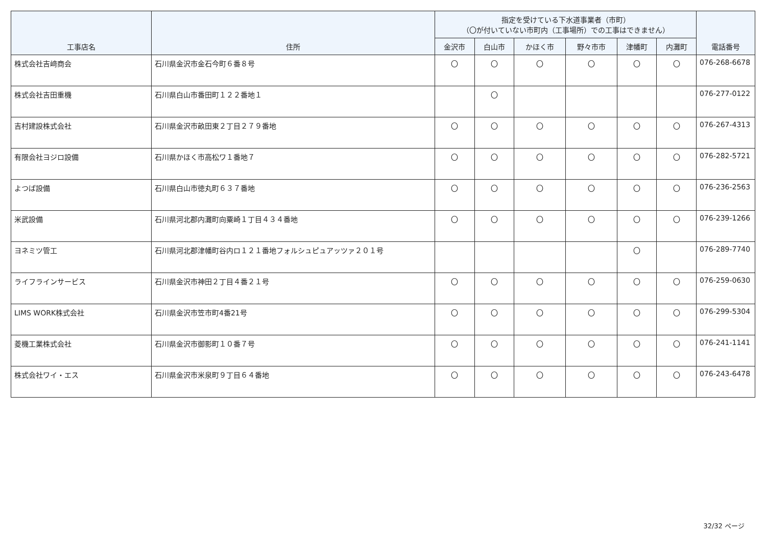| 工事店名 | 住所 | 指定を受けている下水道事業者（市町） （〇が付いていない市町内（工事場所）での工事はできません） | | | | | | 電話番号 |
| --- | --- | --- | --- | --- | --- | --- | --- | --- |
| | | 金沢市 | 白山市 | かほく市 | 野々市市 | 津幡町 | 内灘町 | |
| 株式会社吉﨑商会 | 石川県金沢市金石今町６番８号 | 〇 | 〇 | 〇 | 〇 | 〇 | 〇 | 076-268-6678 |
| 株式会社吉田重機 | 石川県白山市番田町１２２番地１ | | 〇 | | | | | 076-277-0122 |
| 吉村建設株式会社 | 石川県金沢市畝田東２丁目２７９番地 | 〇 | 〇 | 〇 | 〇 | 〇 | 〇 | 076-267-4313 |
| 有限会社ヨジロ設備 | 石川県かほく市高松ワ１番地７ | 〇 | 〇 | 〇 | 〇 | 〇 | 〇 | 076-282-5721 |
| よつば設備 | 石川県白山市徳丸町６３７番地 | 〇 | 〇 | 〇 | 〇 | 〇 | 〇 | 076-236-2563 |
| 米武設備 | 石川県河北郡内灘町向粟崎１丁目４３４番地 | 〇 | 〇 | 〇 | 〇 | 〇 | 〇 | 076-239-1266 |
| ヨネミツ管工 | 石川県河北郡津幡町谷内ロ１２１番地フォルシュピュアッツァ２０１号 | | | | | 〇 | | 076-289-7740 |
| ライフラインサービス | 石川県金沢市神田２丁目４番２１号 | 〇 | 〇 | 〇 | 〇 | 〇 | 〇 | 076-259-0630 |
| LIMS WORK株式会社 | 石川県金沢市笠市町4番21号 | 〇 | 〇 | 〇 | 〇 | 〇 | 〇 | 076-299-5304 |
| 菱機工業株式会社 | 石川県金沢市御影町１０番７号 | 〇 | 〇 | 〇 | 〇 | 〇 | 〇 | 076-241-1141 |
| 株式会社ワイ・エス | 石川県金沢市米泉町９丁目６４番地 | 〇 | 〇 | 〇 | 〇 | 〇 | 〇 | 076-243-6478 |
32/32 ページ